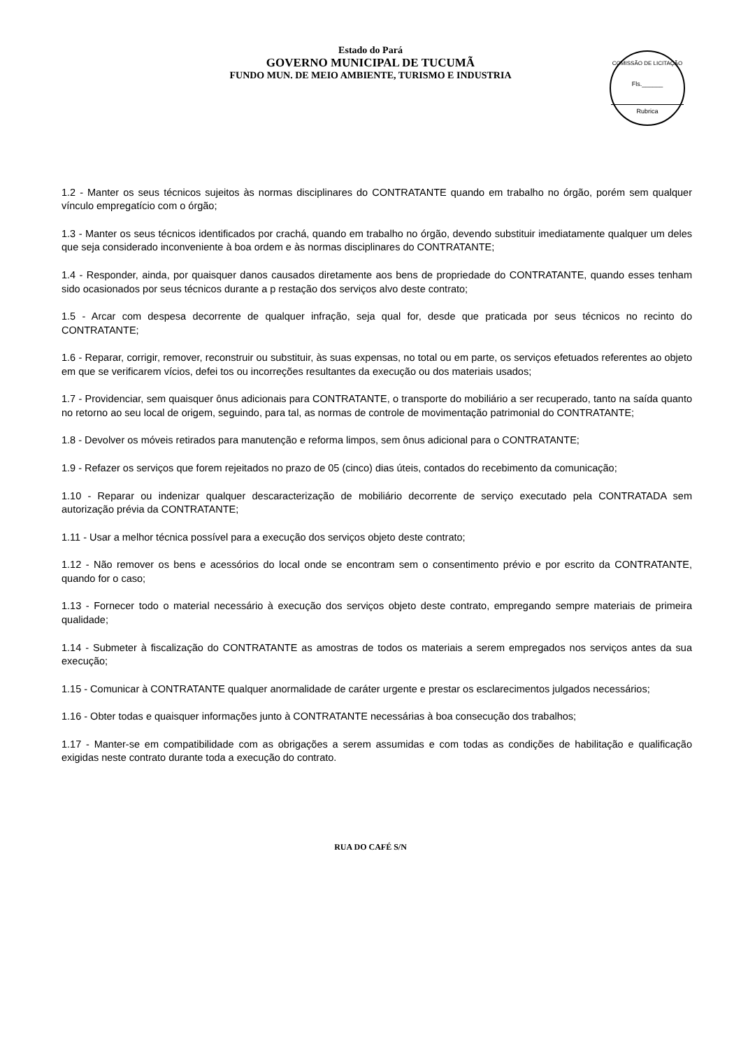Estado do Pará
GOVERNO MUNICIPAL DE TUCUMÃ
FUNDO MUN. DE MEIO AMBIENTE, TURISMO E INDUSTRIA
COMISSÃO DE LICITAÇÃO
Fls.______
Rubrica
1.2 - Manter os seus técnicos sujeitos às normas disciplinares do CONTRATANTE quando em trabalho no órgão, porém sem qualquer vínculo empregatício com o órgão;
1.3 - Manter os seus técnicos identificados por crachá, quando em trabalho no órgão, devendo substituir imediatamente qualquer um deles que seja considerado inconveniente à boa ordem e às normas disciplinares do CONTRATANTE;
1.4 - Responder, ainda, por quaisquer danos causados diretamente aos bens de propriedade do CONTRATANTE, quando esses tenham sido ocasionados por seus técnicos durante a p restação dos serviços alvo deste contrato;
1.5 - Arcar com despesa decorrente de qualquer infração, seja qual for, desde que praticada por seus técnicos no recinto do CONTRATANTE;
1.6 - Reparar, corrigir, remover, reconstruir ou substituir, às suas expensas, no total ou em parte, os serviços efetuados referentes ao objeto em que se verificarem vícios, defei tos ou incorreções resultantes da execução ou dos materiais usados;
1.7 - Providenciar, sem quaisquer ônus adicionais para CONTRATANTE, o transporte do mobiliário a ser recuperado, tanto na saída quanto no retorno ao seu local de origem, seguindo, para tal, as normas de controle de movimentação patrimonial do CONTRATANTE;
1.8 - Devolver os móveis retirados para manutenção e reforma limpos, sem ônus adicional para o CONTRATANTE;
1.9 - Refazer os serviços que forem rejeitados no prazo de 05 (cinco) dias úteis, contados do recebimento da comunicação;
1.10 - Reparar ou indenizar qualquer descaracterização de mobiliário decorrente de serviço executado pela CONTRATADA sem autorização prévia da CONTRATANTE;
1.11 - Usar a melhor técnica possível para a execução dos serviços objeto deste contrato;
1.12 - Não remover os bens e acessórios do local onde se encontram sem o consentimento prévio e por escrito da CONTRATANTE, quando for o caso;
1.13 - Fornecer todo o material necessário à execução dos serviços objeto deste contrato, empregando sempre materiais de primeira qualidade;
1.14 - Submeter à fiscalização do CONTRATANTE as amostras de todos os materiais a serem empregados nos serviços antes da sua execução;
1.15 - Comunicar à CONTRATANTE qualquer anormalidade de caráter urgente e prestar os esclarecimentos julgados necessários;
1.16 - Obter todas e quaisquer informações junto à CONTRATANTE necessárias à boa consecução dos trabalhos;
1.17 - Manter-se em compatibilidade com as obrigações a serem assumidas e com todas as condições de habilitação e qualificação exigidas neste contrato durante toda a execução do contrato.
RUA DO CAFÉ S/N